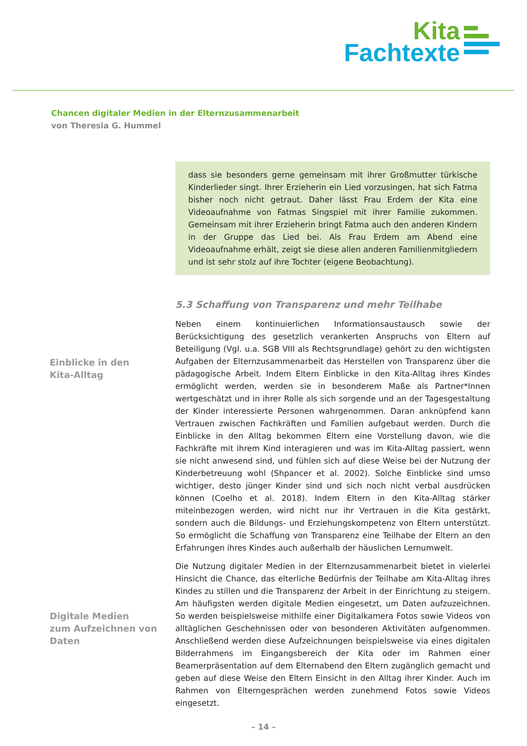Kita
Fachtexte
Chancen digitaler Medien in der Elternzusammenarbeit
von Theresia G. Hummel
dass sie besonders gerne gemeinsam mit ihrer Großmutter türkische Kinderlieder singt. Ihrer Erzieherin ein Lied vorzusingen, hat sich Fatma bisher noch nicht getraut. Daher lässt Frau Erdem der Kita eine Videoaufnahme von Fatmas Singspiel mit ihrer Familie zukommen. Gemeinsam mit ihrer Erzieherin bringt Fatma auch den anderen Kindern in der Gruppe das Lied bei. Als Frau Erdem am Abend eine Videoaufnahme erhält, zeigt sie diese allen anderen Familienmitgliedern und ist sehr stolz auf ihre Tochter (eigene Beobachtung).
5.3 Schaffung von Transparenz und mehr Teilhabe
Neben einem kontinuierlichen Informationsaustausch sowie der Berücksichtigung des gesetzlich verankerten Anspruchs von Eltern auf Beteiligung (Vgl. u.a. SGB VIII als Rechtsgrundlage) gehört zu den wichtigsten Aufgaben der Elternzusammenarbeit das Herstellen von Transparenz über die pädagogische Arbeit. Indem Eltern Einblicke in den Kita-Alltag ihres Kindes ermöglicht werden, werden sie in besonderem Maße als Partner*Innen wertgeschätzt und in ihrer Rolle als sich sorgende und an der Tagesgestaltung der Kinder interessierte Personen wahrgenommen. Daran anknüpfend kann Vertrauen zwischen Fachkräften und Familien aufgebaut werden. Durch die Einblicke in den Alltag bekommen Eltern eine Vorstellung davon, wie die Fachkräfte mit ihrem Kind interagieren und was im Kita-Alltag passiert, wenn sie nicht anwesend sind, und fühlen sich auf diese Weise bei der Nutzung der Kinderbetreuung wohl (Shpancer et al. 2002). Solche Einblicke sind umso wichtiger, desto jünger Kinder sind und sich noch nicht verbal ausdrücken können (Coelho et al. 2018). Indem Eltern in den Kita-Alltag stärker miteinbezogen werden, wird nicht nur ihr Vertrauen in die Kita gestärkt, sondern auch die Bildungs- und Erziehungskompetenz von Eltern unterstützt. So ermöglicht die Schaffung von Transparenz eine Teilhabe der Eltern an den Erfahrungen ihres Kindes auch außerhalb der häuslichen Lernumwelt.
Die Nutzung digitaler Medien in der Elternzusammenarbeit bietet in vielerlei Hinsicht die Chance, das elterliche Bedürfnis der Teilhabe am Kita-Alltag ihres Kindes zu stillen und die Transparenz der Arbeit in der Einrichtung zu steigern. Am häufigsten werden digitale Medien eingesetzt, um Daten aufzuzeichnen. So werden beispielsweise mithilfe einer Digitalkamera Fotos sowie Videos von alltäglichen Geschehnissen oder von besonderen Aktivitäten aufgenommen. Anschließend werden diese Aufzeichnungen beispielsweise via eines digitalen Bilderrahmens im Eingangsbereich der Kita oder im Rahmen einer Beamerpräsentation auf dem Elternabend den Eltern zugänglich gemacht und geben auf diese Weise den Eltern Einsicht in den Alltag ihrer Kinder. Auch im Rahmen von Elterngesprächen werden zunehmend Fotos sowie Videos eingesetzt.
Einblicke in den
Kita-Alltag
Digitale Medien
zum Aufzeichnen von
Daten
– 14 –